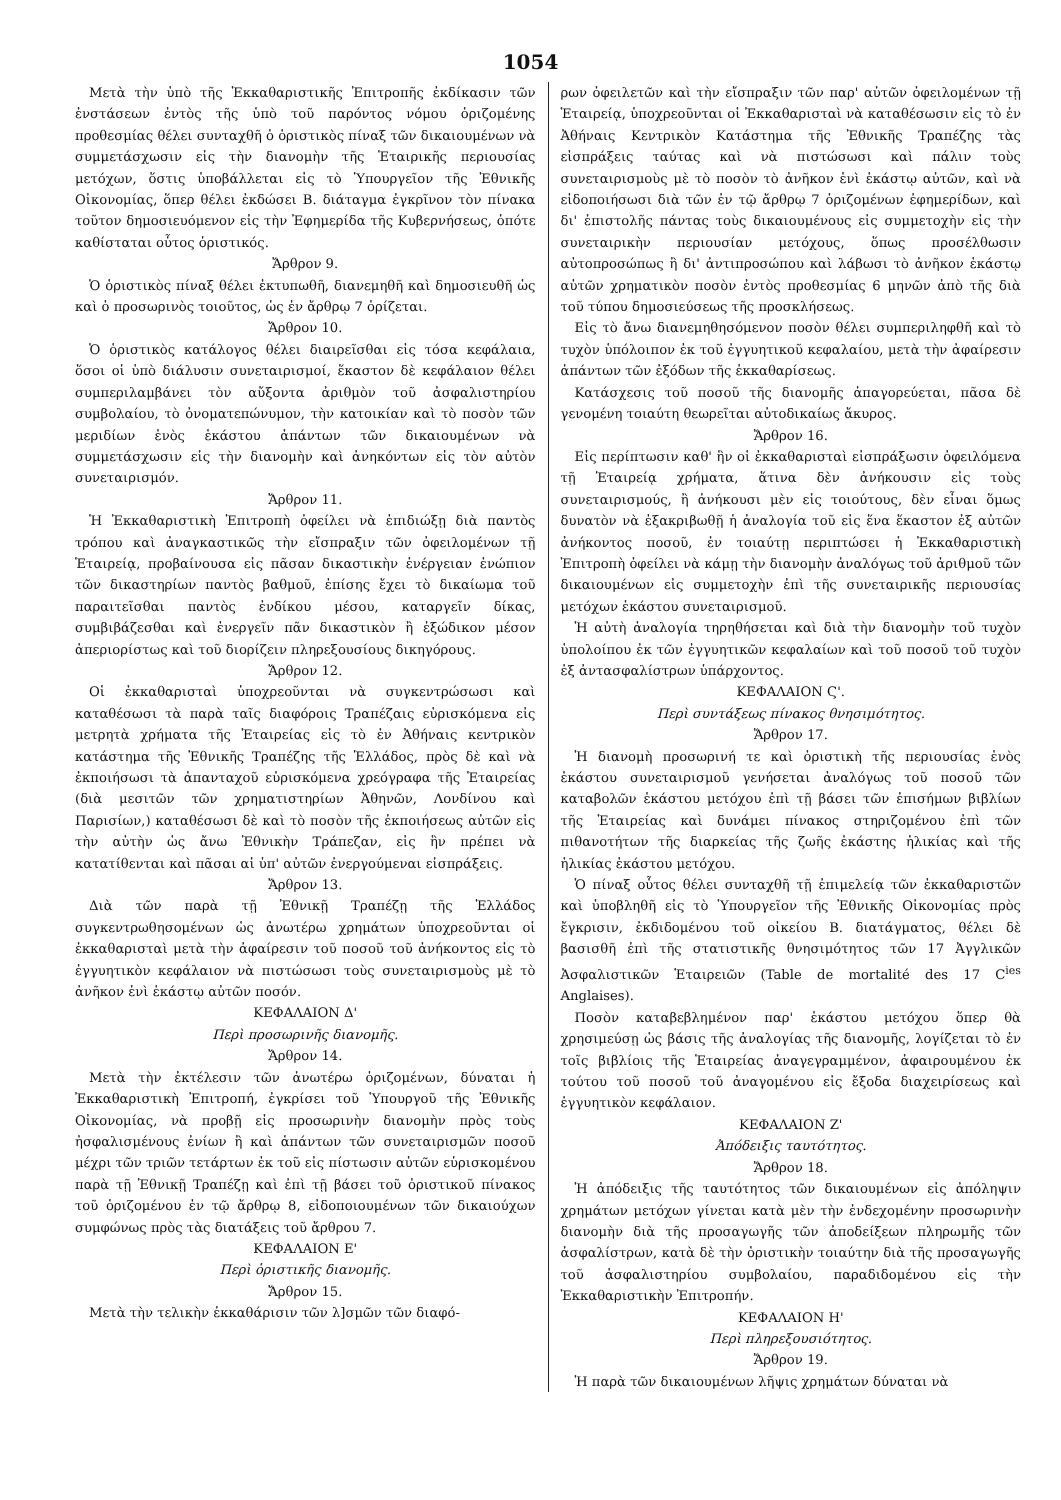1054
Μετὰ τὴν ὑπὸ τῆς Ἐκκαθαριστικῆς Ἐπιτροπῆς ἐκδίκασιν τῶν ἐνστάσεων ἐντὸς τῆς ὑπὸ τοῦ παρόντος νόμου ὁριζομένης προθεσμίας θέλει συνταχθῆ ὁ ὁριστικὸς πίναξ τῶν δικαιουμένων νὰ συμμετάσχωσιν εἰς τὴν διανομὴν τῆς Ἑταιρικῆς περιουσίας μετόχων, ὅστις ὑποβάλλεται εἰς τὸ Ὑπουργεῖον τῆς Ἐθνικῆς Οἰκονομίας, ὅπερ θέλει ἐκδώσει Β. διάταγμα ἐγκρῖνον τὸν πίνακα τοῦτον δημοσιευόμενον εἰς τὴν Ἐφημερίδα τῆς Κυβερνήσεως, ὁπότε καθίσταται οὗτος ὁριστικός.
Ἄρθρον 9.
Ὁ ὁριστικὸς πίναξ θέλει ἐκτυπωθῆ, διανεμηθῆ καὶ δημοσιευθῆ ὡς καὶ ὁ προσωρινὸς τοιοῦτος, ὡς ἐν ἄρθρῳ 7 ὁρίζεται.
Ἄρθρον 10.
Ὁ ὁριστικὸς κατάλογος θέλει διαιρεῖσθαι εἰς τόσα κεφάλαια, ὅσοι οἱ ὑπὸ διάλυσιν συνεταιρισμοί, ἕκαστον δὲ κεφάλαιον θέλει συμπεριλαμβάνει τὸν αὔξοντα ἀριθμὸν τοῦ ἀσφαλιστηρίου συμβολαίου, τὸ ὀνοματεπώνυμον, τὴν κατοικίαν καὶ τὸ ποσὸν τῶν μεριδίων ἑνὸς ἑκάστου ἁπάντων τῶν δικαιουμένων νὰ συμμετάσχωσιν εἰς τὴν διανομὴν καὶ ἀνηκόντων εἰς τὸν αὐτὸν συνεταιρισμόν.
Ἄρθρον 11.
Ἡ Ἐκκαθαριστικὴ Ἐπιτροπὴ ὀφείλει νὰ ἐπιδιώξῃ διὰ παντὸς τρόπου καὶ ἀναγκαστικῶς τὴν εἴσπραξιν τῶν ὀφειλομένων τῇ Ἑταιρείᾳ, προβαίνουσα εἰς πᾶσαν δικαστικὴν ἐνέργειαν ἐνώπιον τῶν δικαστηρίων παντὸς βαθμοῦ, ἐπίσης ἔχει τὸ δικαίωμα τοῦ παραιτεῖσθαι παντὸς ἐνδίκου μέσου, καταργεῖν δίκας, συμβιβάζεσθαι καὶ ἐνεργεῖν πᾶν δικαστικὸν ἢ ἐξώδικον μέσον ἀπεριορίστως καὶ τοῦ διορίζειν πληρεξουσίους δικηγόρους.
Ἄρθρον 12.
Οἱ ἐκκαθαρισταὶ ὑποχρεοῦνται νὰ συγκεντρώσωσι καὶ καταθέσωσι τὰ παρὰ ταῖς διαφόροις Τραπέζαις εὑρισκόμενα εἰς μετρητὰ χρήματα τῆς Ἑταιρείας εἰς τὸ ἐν Ἀθήναις κεντρικὸν κατάστημα τῆς Ἐθνικῆς Τραπέζης τῆς Ἑλλάδος, πρὸς δὲ καὶ νὰ ἐκποιήσωσι τὰ ἁπανταχοῦ εὑρισκόμενα χρεόγραφα τῆς Ἑταιρείας (διὰ μεσιτῶν τῶν χρηματιστηρίων Ἀθηνῶν, Λονδίνου καὶ Παρισίων,) καταθέσωσι δὲ καὶ τὸ ποσὸν τῆς ἐκποιήσεως αὐτῶν εἰς τὴν αὐτὴν ὡς ἄνω Ἐθνικὴν Τράπεζαν, εἰς ἣν πρέπει νὰ κατατίθενται καὶ πᾶσαι αἱ ὑπ' αὐτῶν ἐνεργούμεναι εἰσπράξεις.
Ἄρθρον 13.
Διὰ τῶν παρὰ τῇ Ἐθνικῇ Τραπέζῃ τῆς Ἑλλάδος συγκεντρωθησομένων ὡς ἀνωτέρω χρημάτων ὑποχρεοῦνται οἱ ἐκκαθαρισταὶ μετὰ τὴν ἀφαίρεσιν τοῦ ποσοῦ τοῦ ἀνήκοντος εἰς τὸ ἐγγυητικὸν κεφάλαιον νὰ πιστώσωσι τοὺς συνεταιρισμοὺς μὲ τὸ ἀνῆκον ἑνὶ ἑκάστῳ αὐτῶν ποσόν.
ΚΕΦΑΛΑΙΟΝ Δ'
Περὶ προσωρινῆς διανομῆς.
Ἄρθρον 14.
Μετὰ τὴν ἐκτέλεσιν τῶν ἀνωτέρω ὁριζομένων, δύναται ἡ Ἐκκαθαριστικὴ Ἐπιτροπή, ἐγκρίσει τοῦ Ὑπουργοῦ τῆς Ἐθνικῆς Οἰκονομίας, νὰ προβῇ εἰς προσωρινὴν διανομὴν πρὸς τοὺς ἠσφαλισμένους ἐνίων ἢ καὶ ἁπάντων τῶν συνεταιρισμῶν ποσοῦ μέχρι τῶν τριῶν τετάρτων ἐκ τοῦ εἰς πίστωσιν αὐτῶν εὑρισκομένου παρὰ τῇ Ἐθνικῇ Τραπέζῃ καὶ ἐπὶ τῇ βάσει τοῦ ὁριστικοῦ πίνακος τοῦ ὁριζομένου ἐν τῷ ἄρθρῳ 8, εἰδοποιουμένων τῶν δικαιούχων συμφώνως πρὸς τὰς διατάξεις τοῦ ἄρθρου 7.
ΚΕΦΑΛΑΙΟΝ Ε'
Περὶ ὁριστικῆς διανομῆς.
Ἄρθρον 15.
Μετὰ τὴν τελικὴν ἐκκαθάρισιν τῶν λ]σμῶν τῶν διαφό-
ρων ὀφειλετῶν καὶ τὴν εἴσπραξιν τῶν παρ' αὐτῶν ὀφειλομένων τῇ Ἑταιρείᾳ, ὑποχρεοῦνται οἱ Ἐκκαθαρισταὶ νὰ καταθέσωσιν εἰς τὸ ἐν Ἀθήναις Κεντρικὸν Κατάστημα τῆς Ἐθνικῆς Τραπέζης τὰς εἰσπράξεις ταύτας καὶ νὰ πιστώσωσι καὶ πάλιν τοὺς συνεταιρισμοὺς μὲ τὸ ποσὸν τὸ ἀνῆκον ἑνὶ ἑκάστῳ αὐτῶν, καὶ νὰ εἰδοποιήσωσι διὰ τῶν ἐν τῷ ἄρθρῳ 7 ὁριζομένων ἐφημερίδων, καὶ δι' ἐπιστολῆς πάντας τοὺς δικαιουμένους εἰς συμμετοχὴν εἰς τὴν συνεταιρικὴν περιουσίαν μετόχους, ὅπως προσέλθωσιν αὐτοπροσώπως ἢ δι' ἀντιπροσώπου καὶ λάβωσι τὸ ἀνῆκον ἑκάστῳ αὐτῶν χρηματικὸν ποσὸν ἐντὸς προθεσμίας 6 μηνῶν ἀπὸ τῆς διὰ τοῦ τύπου δημοσιεύσεως τῆς προσκλήσεως.
Εἰς τὸ ἄνω διανεμηθησόμενον ποσὸν θέλει συμπεριληφθῆ καὶ τὸ τυχὸν ὑπόλοιπον ἐκ τοῦ ἐγγυητικοῦ κεφαλαίου, μετὰ τὴν ἀφαίρεσιν ἁπάντων τῶν ἐξόδων τῆς ἐκκαθαρίσεως.
Κατάσχεσις τοῦ ποσοῦ τῆς διανομῆς ἀπαγορεύεται, πᾶσα δὲ γενομένη τοιαύτη θεωρεῖται αὐτοδικαίως ἄκυρος.
Ἄρθρον 16.
Εἰς περίπτωσιν καθ' ἣν οἱ ἐκκαθαρισταὶ εἰσπράξωσιν ὀφειλόμενα τῇ Ἑταιρείᾳ χρήματα, ἅτινα δὲν ἀνήκουσιν εἰς τοὺς συνεταιρισμούς, ἢ ἀνήκουσι μὲν εἰς τοιούτους, δὲν εἶναι ὅμως δυνατὸν νὰ ἐξακριβωθῇ ἡ ἀναλογία τοῦ εἰς ἕνα ἕκαστον ἐξ αὐτῶν ἀνήκοντος ποσοῦ, ἐν τοιαύτῃ περιπτώσει ἡ Ἐκκαθαριστικὴ Ἐπιτροπὴ ὀφείλει νὰ κάμῃ τὴν διανομὴν ἀναλόγως τοῦ ἀριθμοῦ τῶν δικαιουμένων εἰς συμμετοχὴν ἐπὶ τῆς συνεταιρικῆς περιουσίας μετόχων ἑκάστου συνεταιρισμοῦ.
Ἡ αὐτὴ ἀναλογία τηρηθήσεται καὶ διὰ τὴν διανομὴν τοῦ τυχὸν ὑπολοίπου ἐκ τῶν ἐγγυητικῶν κεφαλαίων καὶ τοῦ ποσοῦ τοῦ τυχὸν ἐξ ἀντασφαλίστρων ὑπάρχοντος.
ΚΕΦΑΛΑΙΟΝ Ϛ'.
Περὶ συντάξεως πίνακος θνησιμότητος.
Ἄρθρον 17.
Ἡ διανομὴ προσωρινή τε καὶ ὁριστικὴ τῆς περιουσίας ἑνὸς ἑκάστου συνεταιρισμοῦ γενήσεται ἀναλόγως τοῦ ποσοῦ τῶν καταβολῶν ἑκάστου μετόχου ἐπὶ τῇ βάσει τῶν ἐπισήμων βιβλίων τῆς Ἑταιρείας καὶ δυνάμει πίνακος στηριζομένου ἐπὶ τῶν πιθανοτήτων τῆς διαρκείας τῆς ζωῆς ἑκάστης ἡλικίας καὶ τῆς ἡλικίας ἑκάστου μετόχου.
Ὁ πίναξ οὗτος θέλει συνταχθῆ τῇ ἐπιμελείᾳ τῶν ἐκκαθαριστῶν καὶ ὑποβληθῆ εἰς τὸ Ὑπουργεῖον τῆς Ἐθνικῆς Οἰκονομίας πρὸς ἔγκρισιν, ἐκδιδομένου τοῦ οἰκείου Β. διατάγματος, θέλει δὲ βασισθῆ ἐπὶ τῆς στατιστικῆς θνησιμότητος τῶν 17 Ἀγγλικῶν Ἀσφαλιστικῶν Ἑταιρειῶν (Table de mortalité des 17 C<sup>ies</sup> Anglaises).
Ποσὸν καταβεβλημένον παρ' ἑκάστου μετόχου ὅπερ θὰ χρησιμεύσῃ ὡς βάσις τῆς ἀναλογίας τῆς διανομῆς, λογίζεται τὸ ἐν τοῖς βιβλίοις τῆς Ἑταιρείας ἀναγεγραμμένον, ἀφαιρουμένου ἐκ τούτου τοῦ ποσοῦ τοῦ ἀναγομένου εἰς ἔξοδα διαχειρίσεως καὶ ἐγγυητικὸν κεφάλαιον.
ΚΕΦΑΛΑΙΟΝ Ζ'
Ἀπόδειξις ταυτότητος.
Ἄρθρον 18.
Ἡ ἀπόδειξις τῆς ταυτότητος τῶν δικαιουμένων εἰς ἀπόληψιν χρημάτων μετόχων γίνεται κατὰ μὲν τὴν ἐνδεχομένην προσωρινὴν διανομὴν διὰ τῆς προσαγωγῆς τῶν ἀποδείξεων πληρωμῆς τῶν ἀσφαλίστρων, κατὰ δὲ τὴν ὁριστικὴν τοιαύτην διὰ τῆς προσαγωγῆς τοῦ ἀσφαλιστηρίου συμβολαίου, παραδιδομένου εἰς τὴν Ἐκκαθαριστικὴν Ἐπιτροπήν.
ΚΕΦΑΛΑΙΟΝ Η'
Περὶ πληρεξουσιότητος.
Ἄρθρον 19.
Ἡ παρὰ τῶν δικαιουμένων λῆψις χρημάτων δύναται νὰ